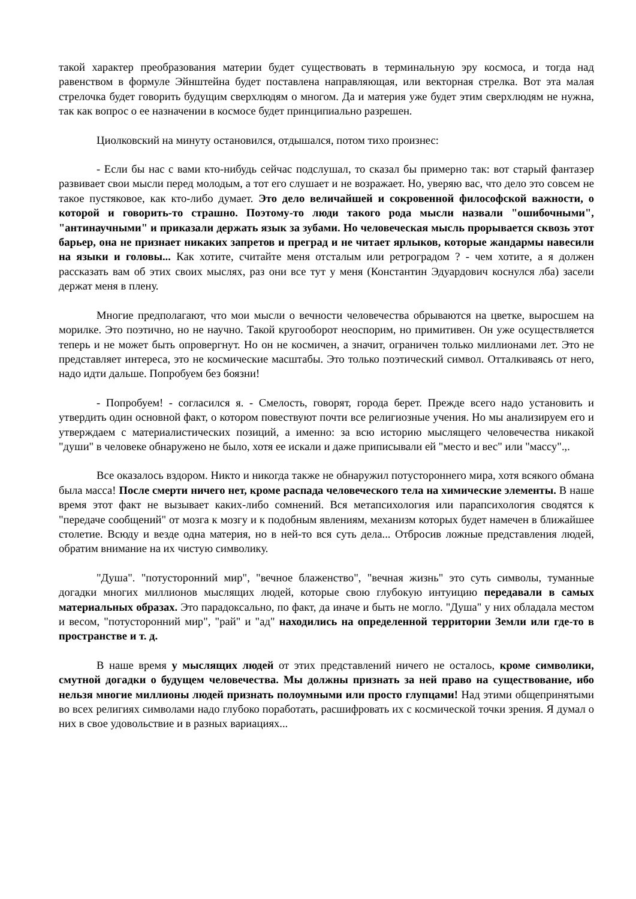такой характер преобразования материи будет существовать в терминальную эру космоса, и тогда над равенством в формуле Эйнштейна будет поставлена направляющая, или векторная стрелка. Вот эта малая стрелочка будет говорить будущим сверхлюдям о многом. Да и материя уже будет этим сверхлюдям не нужна, так как вопрос о ее назначении в космосе будет принципиально разрешен.
Циолковский на минуту остановился, отдышался, потом тихо произнес:
- Если бы нас с вами кто-нибудь сейчас подслушал, то сказал бы примерно так: вот старый фантазер развивает свои мысли перед молодым, а тот его слушает и не возражает. Но, уверяю вас, что дело это совсем не такое пустяковое, как кто-либо думает. Это дело величайшей и сокровенной философской важности, о которой и говорить-то страшно. Поэтому-то люди такого рода мысли назвали "ошибочными", "антинаучными" и приказали держать язык за зубами. Но человеческая мысль прорывается сквозь этот барьер, она не признает никаких запретов и преград и не читает ярлыков, которые жандармы навесили на языки и головы... Как хотите, считайте меня отсталым или ретроградом ? - чем хотите, а я должен рассказать вам об этих своих мыслях, раз они все тут у меня (Константин Эдуардович коснулся лба) засели держат меня в плену.
Многие предполагают, что мои мысли о вечности человечества обрываются на цветке, выросшем на морилке. Это поэтично, но не научно. Такой кругооборот неоспорим, но примитивен. Он уже осуществляется теперь и не может быть опровергнут. Но он не космичен, а значит, ограничен только миллионами лет. Это не представляет интереса, это не космические масштабы. Это только поэтический символ. Отталкиваясь от него, надо идти дальше. Попробуем без боязни!
- Попробуем! - согласился я. - Смелость, говорят, города берет. Прежде всего надо установить и утвердить один основной факт, о котором повествуют почти все религиозные учения. Но мы анализируем его и утверждаем с материалистических позиций, а именно: за всю историю мыслящего человечества никакой "души" в человеке обнаружено не было, хотя ее искали и даже приписывали ей "место и вес" или "массу".,.
Все оказалось вздором. Никто и никогда также не обнаружил потустороннего мира, хотя всякого обмана была масса! После смерти ничего нет, кроме распада человеческого тела на химические элементы. В наше время этот факт не вызывает каких-либо сомнений. Вся метапсихология или парапсихология сводятся к "передаче сообщений" от мозга к мозгу и к подобным явлениям, механизм которых будет намечен в ближайшее столетие. Всюду и везде одна материя, но в ней-то вся суть дела... Отбросив ложные представления людей, обратим внимание на их чистую символику.
"Душа". "потусторонний мир", "вечное блаженство", "вечная жизнь" это суть символы, туманные догадки многих миллионов мыслящих людей, которые свою глубокую интуицию передавали в самых материальных образах. Это парадоксально, по факт, да иначе и быть не могло. "Душа" у них обладала местом и весом, "потусторонний мир", "рай" и "ад" находились на определенной территории Земли или где-то в пространстве и т. д.
В наше время у мыслящих людей от этих представлений ничего не осталось, кроме символики, смутной догадки о будущем человечества. Мы должны признать за ней право на существование, ибо нельзя многие миллионы людей признать полоумными или просто глупцами! Над этими общепринятыми во всех религиях символами надо глубоко поработать, расшифровать их с космической точки зрения. Я думал о них в свое удовольствие и в разных вариациях...